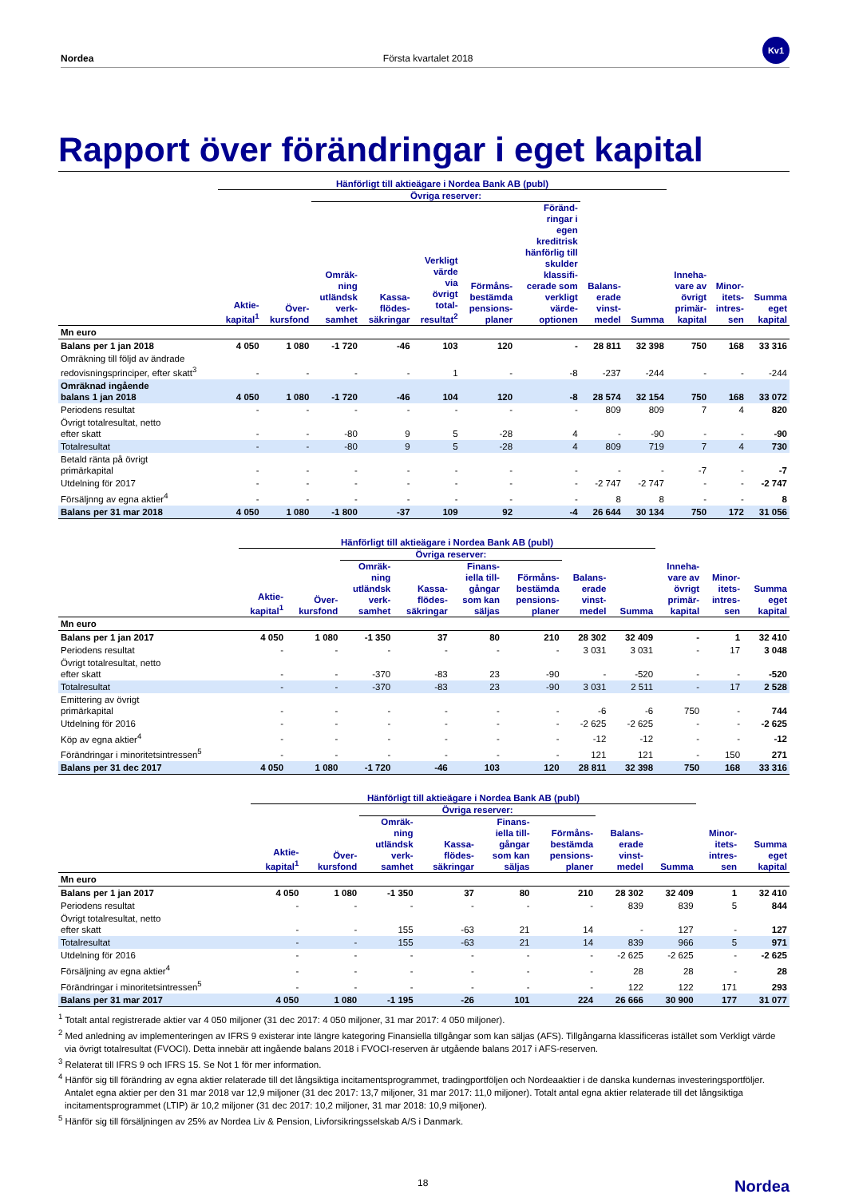Nordea Första kvartalet 2018 Kv1
Rapport över förändringar i eget kapital
| | Hänförligt till aktieägare i Nordea Bank AB (publ) | | | | | | | | | | | |
| --- | --- | --- | --- | --- | --- | --- | --- | --- | --- | --- | --- | --- |
| | | | Övriga reserver: | | | | | | | | | |
| | Aktie- kapital<sup>1</sup> | Över- kursfond | Omräk- ning utländsk verk- samhet | Kassa- flödes- säkringar | Verkligt värde via övrigt total- resultat<sup>2</sup> | Förmåns- bestämda pensions- planer | Föränd- ringar i egen kreditrisk hänförlig till skulder klassifi- cerade som verkligt värde- optionen | Balans- erade vinst- medel | Summa | Inneha- vare av övrigt primär- kapital | Minor- itets- intres- sen | Summa eget kapital |
| Mn euro | | | | | | | | | | | | |
| Balans per 1 jan 2018 | 4 050 | 1 080 | -1 720 | -46 | 103 | 120 | - | 28 811 | 32 398 | 750 | 168 | 33 316 |
| Omräkning till följd av ändrade redovisningsprinciper, efter skatt<sup>3</sup> | - | - | - | - | 1 | - | -8 | -237 | -244 | - | - | -244 |
| Omräknad ingående balans 1 jan 2018 | 4 050 | 1 080 | -1 720 | -46 | 104 | 120 | -8 | 28 574 | 32 154 | 750 | 168 | 33 072 |
| Periodens resultat | - | - | - | - | - | - | - | 809 | 809 | 7 | 4 | 820 |
| Övrigt totalresultat, netto efter skatt | - | - | -80 | 9 | 5 | -28 | 4 | - | -90 | - | - | -90 |
| Totalresultat | - | - | -80 | 9 | 5 | -28 | 4 | 809 | 719 | 7 | 4 | 730 |
| Betald ränta på övrigt primärkapital | - | - | - | - | - | - | - | - | - | -7 | - | -7 |
| Utdelning för 2017 | - | - | - | - | - | - | - | -2 747 | -2 747 | - | - | -2 747 |
| Försäljnng av egna aktier<sup>4</sup> | - | - | - | - | - | - | - | 8 | 8 | - | - | 8 |
| Balans per 31 mar 2018 | 4 050 | 1 080 | -1 800 | -37 | 109 | 92 | -4 | 26 644 | 30 134 | 750 | 172 | 31 056 |
| | Hänförligt till aktieägare i Nordea Bank AB (publ) | | | | | | | | | | |
| --- | --- | --- | --- | --- | --- | --- | --- | --- | --- | --- | --- |
| | | | Övriga reserver: | | | | | | | | |
| | Aktie- kapital<sup>1</sup> | Över- kursfond | Omräk- ning utländsk verk- samhet | Kassa- flödes- säkringar | Finans- iella till- gångar som kan säljas | Förmåns- bestämda pensions- planer | Balans- erade vinst- medel | Summa | Inneha- vare av övrigt primär- kapital | Minor- itets- intres- sen | Summa eget kapital |
| Mn euro | | | | | | | | | | | |
| Balans per 1 jan 2017 | 4 050 | 1 080 | -1 350 | 37 | 80 | 210 | 28 302 | 32 409 | - | 1 | 32 410 |
| Periodens resultat | - | - | - | - | - | - | 3 031 | 3 031 | - | 17 | 3 048 |
| Övrigt totalresultat, netto efter skatt | - | - | -370 | -83 | 23 | -90 | - | -520 | - | - | -520 |
| Totalresultat | - | - | -370 | -83 | 23 | -90 | 3 031 | 2 511 | - | 17 | 2 528 |
| Emittering av övrigt primärkapital | - | - | - | - | - | - | -6 | -6 | 750 | - | 744 |
| Utdelning för 2016 | - | - | - | - | - | - | -2 625 | -2 625 | - | - | -2 625 |
| Köp av egna aktier<sup>4</sup> | - | - | - | - | - | - | -12 | -12 | - | - | -12 |
| Förändringar i minoritetsintressen<sup>5</sup> | - | - | - | - | - | - | 121 | 121 | - | 150 | 271 |
| Balans per 31 dec 2017 | 4 050 | 1 080 | -1 720 | -46 | 103 | 120 | 28 811 | 32 398 | 750 | 168 | 33 316 |
| | Hänförligt till aktieägare i Nordea Bank AB (publ) | | | | | | | | | |
| --- | --- | --- | --- | --- | --- | --- | --- | --- | --- | --- |
| | | | Övriga reserver: | | | | | | | |
| | Aktie- kapital<sup>1</sup> | Över- kursfond | Omräk- ning utländsk verk- samhet | Kassa- flödes- säkringar | Finans- iella till- gångar som kan säljas | Förmåns- bestämda pensions- planer | Balans- erade vinst- medel | Summa | Minor- itets- intres- sen | Summa eget kapital |
| Mn euro | | | | | | | | | | |
| Balans per 1 jan 2017 | 4 050 | 1 080 | -1 350 | 37 | 80 | 210 | 28 302 | 32 409 | 1 | 32 410 |
| Periodens resultat | - | - | - | - | - | - | 839 | 839 | 5 | 844 |
| Övrigt totalresultat, netto efter skatt | - | - | 155 | -63 | 21 | 14 | - | 127 | - | 127 |
| Totalresultat | - | - | 155 | -63 | 21 | 14 | 839 | 966 | 5 | 971 |
| Utdelning för 2016 | - | - | - | - | - | - | -2 625 | -2 625 | - | -2 625 |
| Försäljning av egna aktier<sup>4</sup> | - | - | - | - | - | - | 28 | 28 | - | 28 |
| Förändringar i minoritetsintressen<sup>5</sup> | - | - | - | - | - | - | 122 | 122 | 171 | 293 |
| Balans per 31 mar 2017 | 4 050 | 1 080 | -1 195 | -26 | 101 | 224 | 26 666 | 30 900 | 177 | 31 077 |
<sup>1</sup> Totalt antal registrerade aktier var 4 050 miljoner (31 dec 2017: 4 050 miljoner, 31 mar 2017: 4 050 miljoner).
<sup>2</sup> Med anledning av implementeringen av IFRS 9 existerar inte längre kategoring Finansiella tillgångar som kan säljas (AFS). Tillgångarna klassificeras istället som Verkligt värde via övrigt totalresultat (FVOCI). Detta innebär att ingående balans 2018 i FVOCI-reserven är utgående balans 2017 i AFS-reserven.
<sup>3</sup> Relaterat till IFRS 9 och IFRS 15. Se Not 1 för mer information.
<sup>4</sup> Hänför sig till förändring av egna aktier relaterade till det långsiktiga incitamentsprogrammet, tradingportföljen och Nordeaaktier i de danska kundernas investeringsportföljer. Antalet egna aktier per den 31 mar 2018 var 12,9 miljoner (31 dec 2017: 13,7 miljoner, 31 mar 2017: 11,0 miljoner). Totalt antal egna aktier relaterade till det långsiktiga incitamentsprogrammet (LTIP) är 10,2 miljoner (31 dec 2017: 10,2 miljoner, 31 mar 2018: 10,9 miljoner).
<sup>5</sup> Hänför sig till försäljningen av 25% av Nordea Liv & Pension, Livforsikringsselskab A/S i Danmark.
18 Nordea